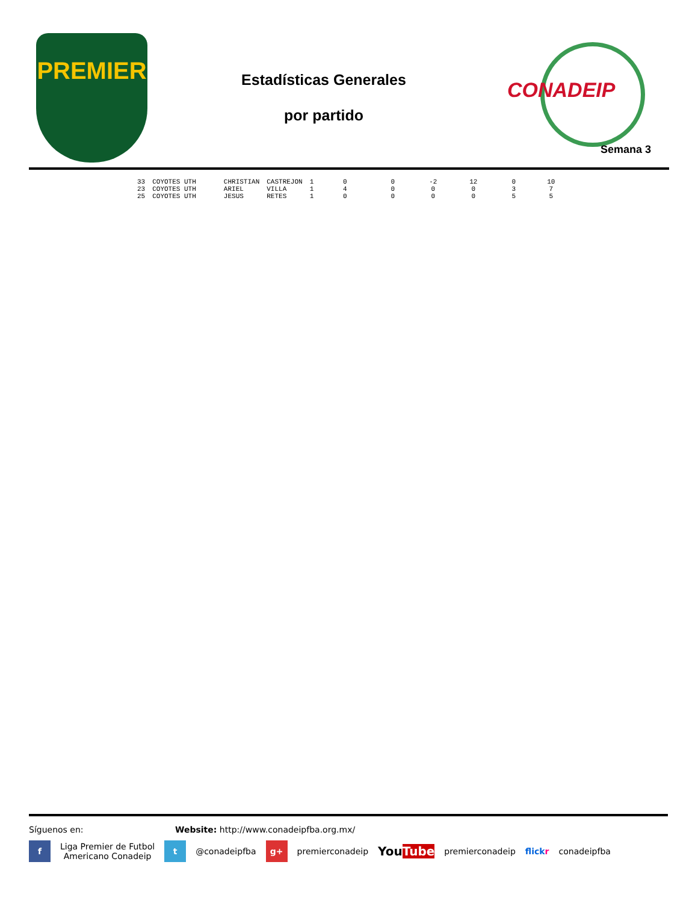PREMIER
Estadísticas Generales
por partido
CONADEIP
Semana 3
| 33 | COYOTES UTH | CHRISTIAN | CASTREJON | 1 | 0 | 0 | -2 | 12 | 0 | 10 |
| 23 | COYOTES UTH | ARIEL | VILLA | 1 | 4 | 0 | 0 | 0 | 3 | 7 |
| 25 | COYOTES UTH | JESUS | RETES | 1 | 0 | 0 | 0 | 0 | 5 | 5 |
Síguenos en: Website: http://www.conadeipfba.org.mx/
f
Liga Premier de Futbol
Americano Conadeip
t
@conadeipfba
g+
premierconadeip
YouTube
premierconadeip flickr conadeipfba